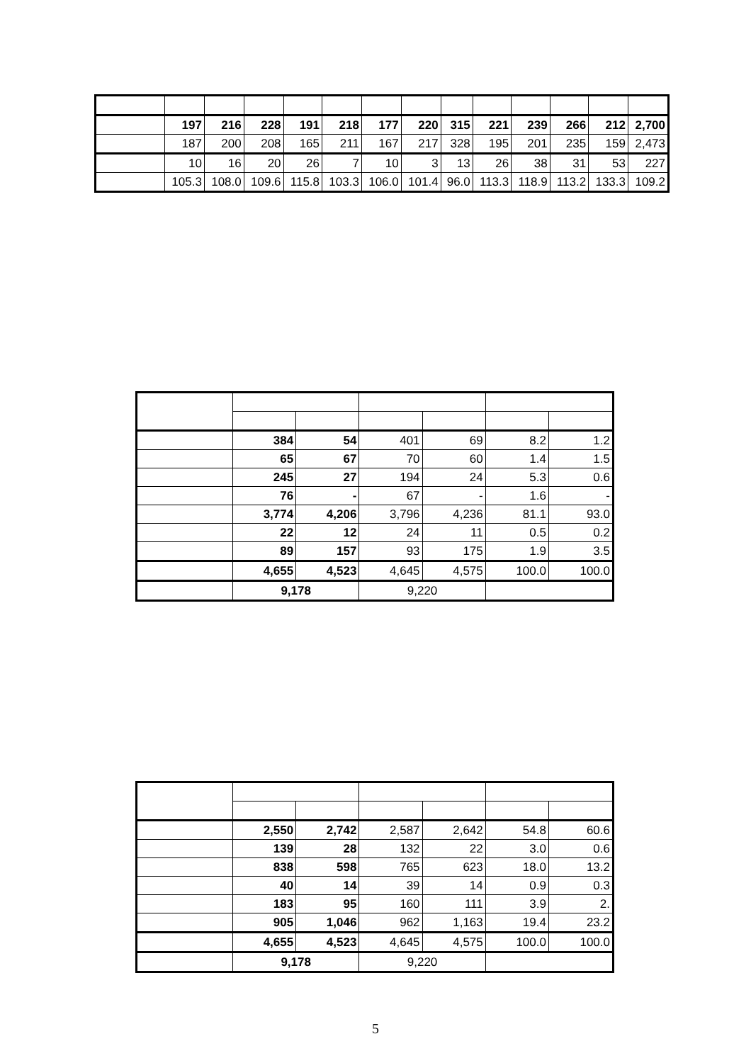| | 197 | 216 | 228 | 191 | 218 | 177 | 220 | 315 | 221 | 239 | 266 | 212 | 2,700 |
| | 187 | 200 | 208 | 165 | 211 | 167 | 217 | 328 | 195 | 201 | 235 | 159 | 2,473 |
| | 10 | 16 | 20 | 26 | 7 | 10 | 3 | 13 | 26 | 38 | 31 | 53 | 227 |
| | 105.3 | 108.0 | 109.6 | 115.8 | 103.3 | 106.0 | 101.4 | 96.0 | 113.3 | 118.9 | 113.2 | 133.3 | 109.2 |
| | 384 | 54 | 401 | 69 | 8.2 | 1.2 |
| | 65 | 67 | 70 | 60 | 1.4 | 1.5 |
| | 245 | 27 | 194 | 24 | 5.3 | 0.6 |
| | 76 | - | 67 | - | 1.6 | - |
| | 3,774 | 4,206 | 3,796 | 4,236 | 81.1 | 93.0 |
| | 22 | 12 | 24 | 11 | 0.5 | 0.2 |
| | 89 | 157 | 93 | 175 | 1.9 | 3.5 |
| | 4,655 | 4,523 | 4,645 | 4,575 | 100.0 | 100.0 |
| | 9,178 | | 9,220 | | | |
| | 2,550 | 2,742 | 2,587 | 2,642 | 54.8 | 60.6 |
| | 139 | 28 | 132 | 22 | 3.0 | 0.6 |
| | 838 | 598 | 765 | 623 | 18.0 | 13.2 |
| | 40 | 14 | 39 | 14 | 0.9 | 0.3 |
| | 183 | 95 | 160 | 111 | 3.9 | 2. |
| | 905 | 1,046 | 962 | 1,163 | 19.4 | 23.2 |
| | 4,655 | 4,523 | 4,645 | 4,575 | 100.0 | 100.0 |
| | 9,178 | | 9,220 | | | |
5